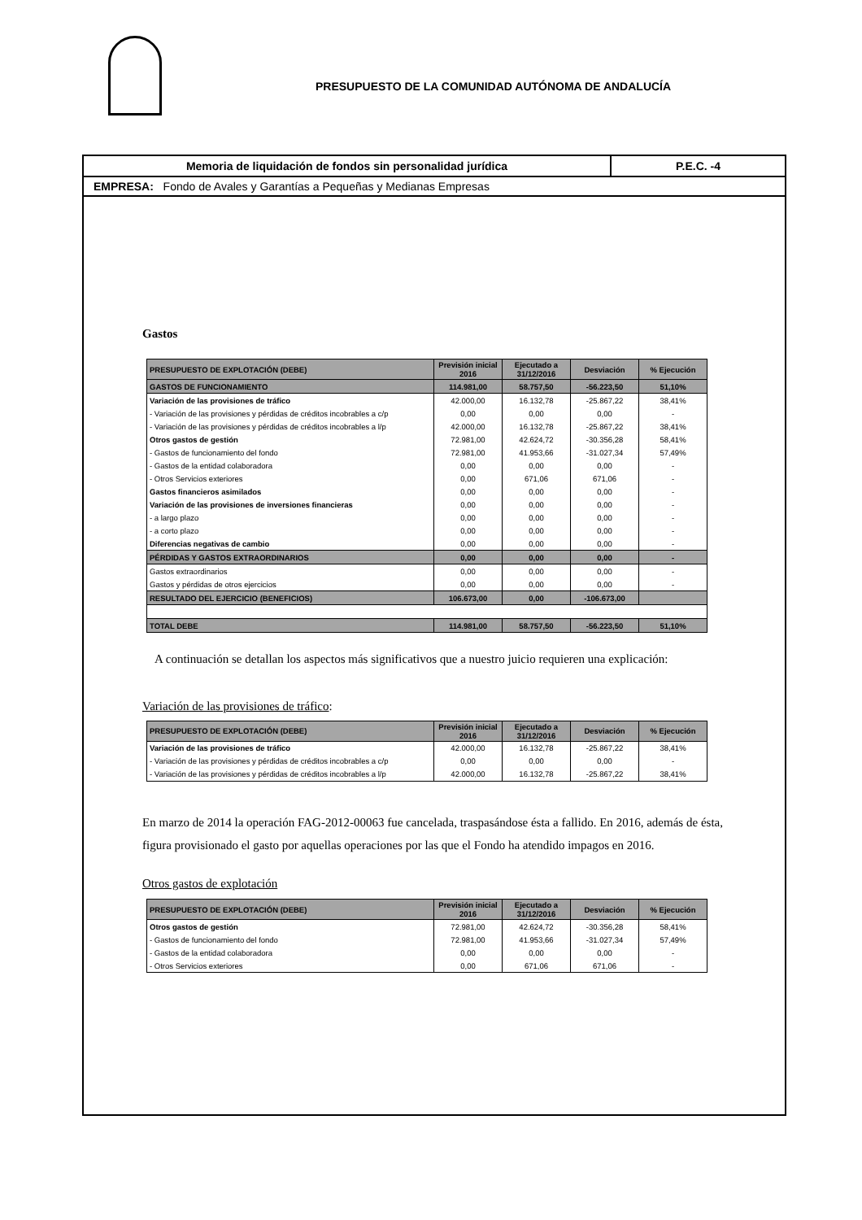PRESUPUESTO DE LA COMUNIDAD AUTÓNOMA DE ANDALUCÍA
Memoria de liquidación de fondos sin personalidad jurídica
P.E.C. -4
EMPRESA: Fondo de Avales y Garantías a Pequeñas y Medianas Empresas
Gastos
| PRESUPUESTO DE EXPLOTACIÓN (DEBE) | Previsión inicial 2016 | Ejecutado a 31/12/2016 | Desviación | % Ejecución |
| --- | --- | --- | --- | --- |
| GASTOS DE FUNCIONAMIENTO | 114.981,00 | 58.757,50 | -56.223,50 | 51,10% |
| Variación de las provisiones de tráfico | 42.000,00 | 16.132,78 | -25.867,22 | 38,41% |
| - Variación de las provisiones y pérdidas de créditos incobrables a c/p | 0,00 | 0,00 | 0,00 | - |
| - Variación de las provisiones y pérdidas de créditos incobrables a l/p | 42.000,00 | 16.132,78 | -25.867,22 | 38,41% |
| Otros gastos de gestión | 72.981,00 | 42.624,72 | -30.356,28 | 58,41% |
| - Gastos de funcionamiento del fondo | 72.981,00 | 41.953,66 | -31.027,34 | 57,49% |
| - Gastos de la entidad colaboradora | 0,00 | 0,00 | 0,00 | - |
| - Otros Servicios exteriores | 0,00 | 671,06 | 671,06 | - |
| Gastos financieros asimilados | 0,00 | 0,00 | 0,00 | - |
| Variación de las provisiones de inversiones financieras | 0,00 | 0,00 | 0,00 | - |
| - a largo plazo | 0,00 | 0,00 | 0,00 | - |
| - a corto plazo | 0,00 | 0,00 | 0,00 | - |
| Diferencias negativas de cambio | 0,00 | 0,00 | 0,00 | - |
| PÉRDIDAS Y GASTOS EXTRAORDINARIOS | 0,00 | 0,00 | 0,00 | - |
| Gastos extraordinarios | 0,00 | 0,00 | 0,00 | - |
| Gastos y pérdidas de otros ejercicios | 0,00 | 0,00 | 0,00 | - |
| RESULTADO DEL EJERCICIO (BENEFICIOS) | 106.673,00 | 0,00 | -106.673,00 | |
| TOTAL DEBE | 114.981,00 | 58.757,50 | -56.223,50 | 51,10% |
A continuación se detallan los aspectos más significativos que a nuestro juicio requieren una explicación:
Variación de las provisiones de tráfico:
| PRESUPUESTO DE EXPLOTACIÓN (DEBE) | Previsión inicial 2016 | Ejecutado a 31/12/2016 | Desviación | % Ejecución |
| --- | --- | --- | --- | --- |
| Variación de las provisiones de tráfico | 42.000,00 | 16.132,78 | -25.867,22 | 38,41% |
| - Variación de las provisiones y pérdidas de créditos incobrables a c/p | 0,00 | 0,00 | 0,00 | - |
| - Variación de las provisiones y pérdidas de créditos incobrables a l/p | 42.000,00 | 16.132,78 | -25.867,22 | 38,41% |
En marzo de 2014 la operación FAG-2012-00063 fue cancelada, traspasándose ésta a fallido. En 2016, además de ésta, figura provisionado el gasto por aquellas operaciones por las que el Fondo ha atendido impagos en 2016.
Otros gastos de explotación
| PRESUPUESTO DE EXPLOTACIÓN (DEBE) | Previsión inicial 2016 | Ejecutado a 31/12/2016 | Desviación | % Ejecución |
| --- | --- | --- | --- | --- |
| Otros gastos de gestión | 72.981,00 | 42.624,72 | -30.356,28 | 58,41% |
| - Gastos de funcionamiento del fondo | 72.981,00 | 41.953,66 | -31.027,34 | 57,49% |
| - Gastos de la entidad colaboradora | 0,00 | 0,00 | 0,00 | - |
| - Otros Servicios exteriores | 0,00 | 671,06 | 671,06 | - |